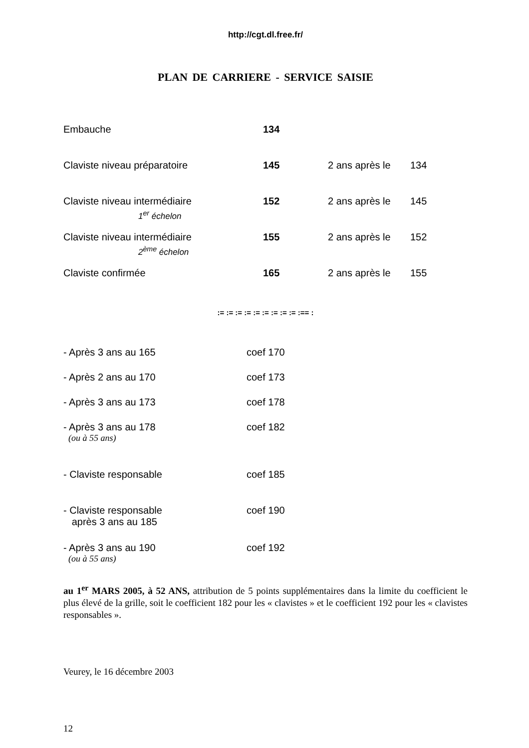http://cgt.dl.free.fr/
PLAN DE CARRIERE - SERVICE SAISIE
| Embauche | 134 | | |
| Claviste niveau préparatoire | 145 | 2 ans après le | 134 |
| Claviste niveau intermédiaire 1<sup>er</sup> échelon | 152 | 2 ans après le | 145 |
| Claviste niveau intermédiaire 2<sup>ème</sup> échelon | 155 | 2 ans après le | 152 |
| Claviste confirmée | 165 | 2 ans après le | 155 |
:= := := := := := := := := :== :
| - Après 3 ans au 165 | coef 170 |
| - Après 2 ans au 170 | coef 173 |
| - Après 3 ans au 173 | coef 178 |
| - Après 3 ans au 178 (ou à 55 ans) | coef 182 |
| - Claviste responsable | coef 185 |
| - Claviste responsable après 3 ans au 185 | coef 190 |
| - Après 3 ans au 190 (ou à 55 ans) | coef 192 |
au 1<sup>er</sup> MARS 2005, à 52 ANS, attribution de 5 points supplémentaires dans la limite du coefficient le plus élevé de la grille, soit le coefficient 182 pour les « clavistes » et le coefficient 192 pour les « clavistes responsables ».
Veurey, le 16 décembre 2003
12